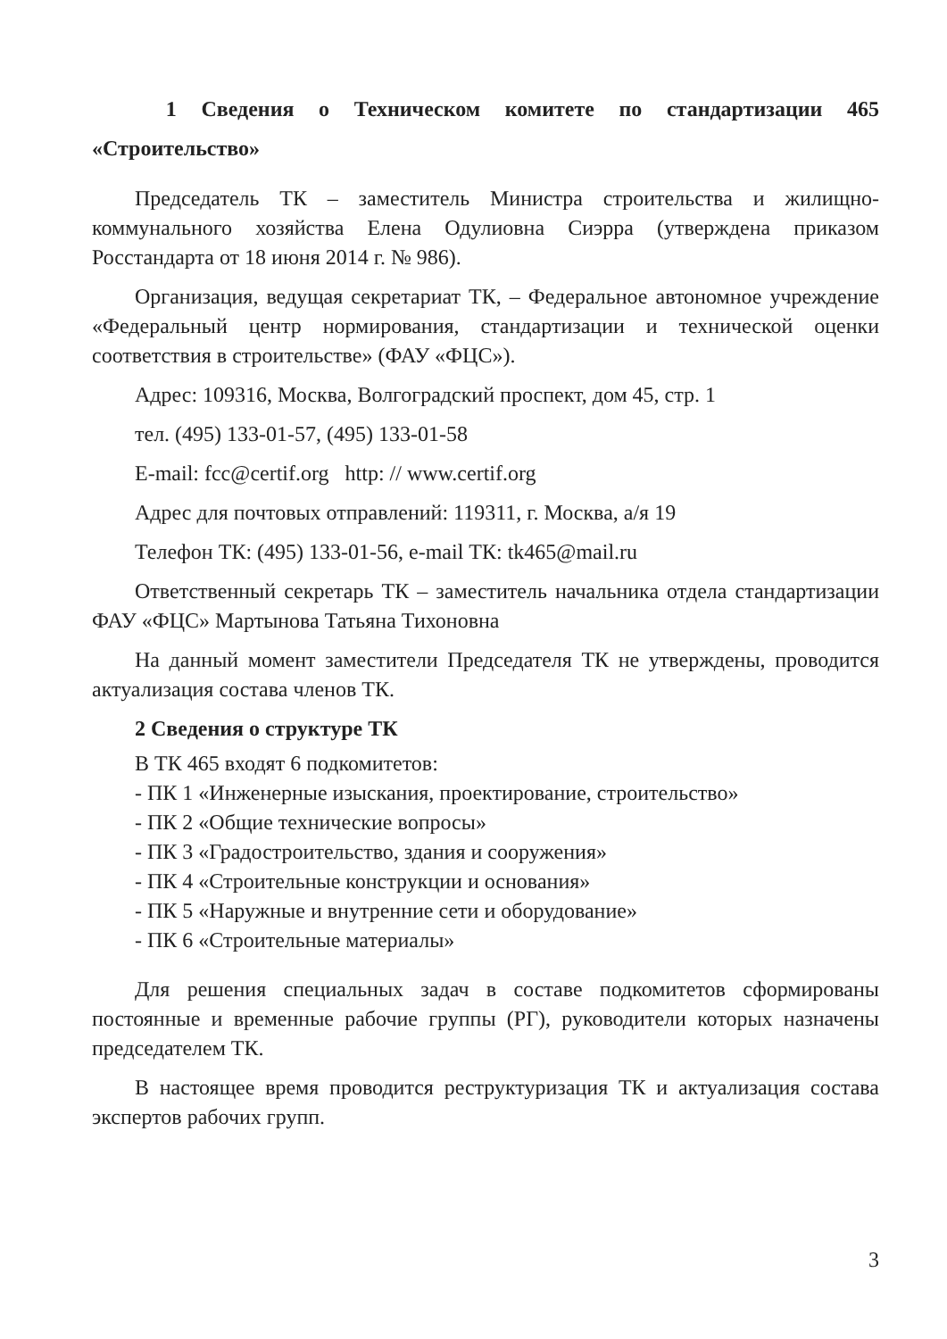1 Сведения о Техническом комитете по стандартизации 465 «Строительство»
Председатель ТК – заместитель Министра строительства и жилищно-коммунального хозяйства Елена Одулиовна Сиэрра (утверждена приказом Росстандарта от 18 июня 2014 г. № 986).
Организация, ведущая секретариат ТК, – Федеральное автономное учреждение «Федеральный центр нормирования, стандартизации и технической оценки соответствия в строительстве» (ФАУ «ФЦС»).
Адрес: 109316, Москва, Волгоградский проспект, дом 45, стр. 1
тел. (495) 133-01-57, (495) 133-01-58
E-mail: fcc@certif.org http: // www.certif.org
Адрес для почтовых отправлений: 119311, г. Москва, а/я 19
Телефон ТК: (495) 133-01-56, e-mail ТК: tk465@mail.ru
Ответственный секретарь ТК – заместитель начальника отдела стандартизации ФАУ «ФЦС» Мартынова Татьяна Тихоновна
На данный момент заместители Председателя ТК не утверждены, проводится актуализация состава членов ТК.
2 Сведения о структуре ТК
В ТК 465 входят 6 подкомитетов:
- ПК 1 «Инженерные изыскания, проектирование, строительство»
- ПК 2 «Общие технические вопросы»
- ПК 3 «Градостроительство, здания и сооружения»
- ПК 4 «Строительные конструкции и основания»
- ПК 5 «Наружные и внутренние сети и оборудование»
- ПК 6 «Строительные материалы»
Для решения специальных задач в составе подкомитетов сформированы постоянные и временные рабочие группы (РГ), руководители которых назначены председателем ТК.
В настоящее время проводится реструктуризация ТК и актуализация состава экспертов рабочих групп.
3